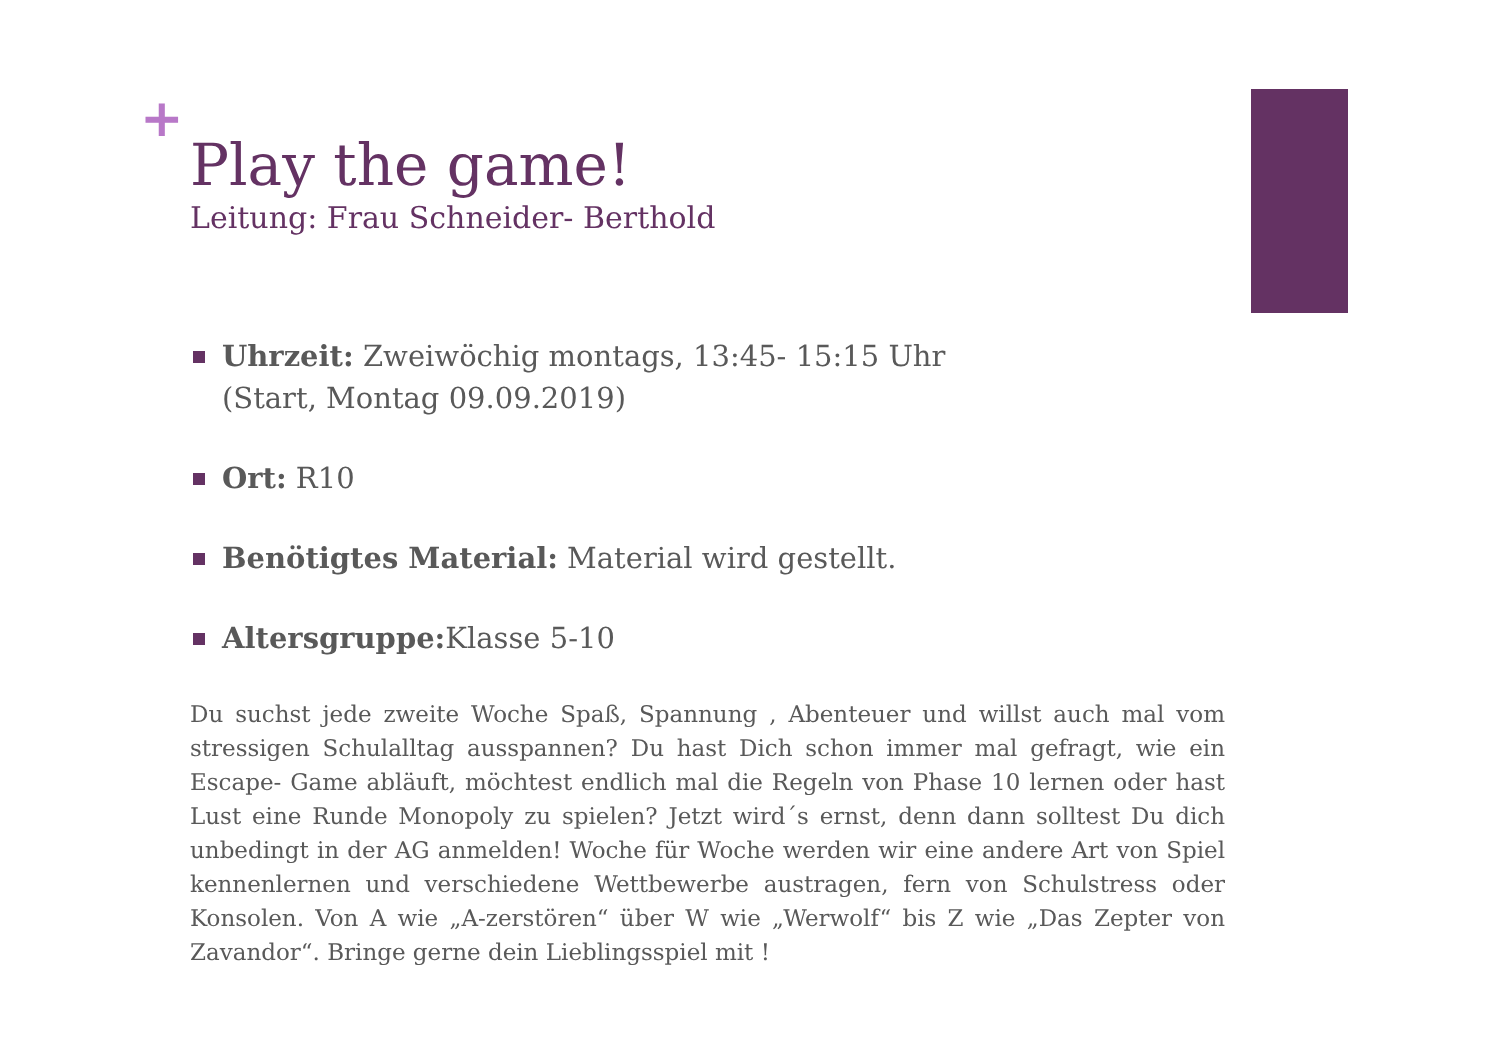+
Play the game!
Leitung: Frau Schneider- Berthold
Uhrzeit: Zweiwöchig montags, 13:45- 15:15 Uhr
(Start, Montag 09.09.2019)
Ort: R10
Benötigtes Material: Material wird gestellt.
Altersgruppe: Klasse 5-10
Du suchst jede zweite Woche Spaß, Spannung , Abenteuer und willst auch mal vom stressigen Schulalltag ausspannen? Du hast Dich schon immer mal gefragt, wie ein Escape- Game abläuft, möchtest endlich mal die Regeln von Phase 10 lernen oder hast Lust eine Runde Monopoly zu spielen? Jetzt wird´s ernst, denn dann solltest Du dich unbedingt in der AG anmelden! Woche für Woche werden wir eine andere Art von Spiel kennenlernen und verschiedene Wettbewerbe austragen, fern von Schulstress oder Konsolen. Von A wie „A-zerstören“ über W wie „Werwolf“ bis Z wie „Das Zepter von Zavandor“. Bringe gerne dein Lieblingsspiel mit !